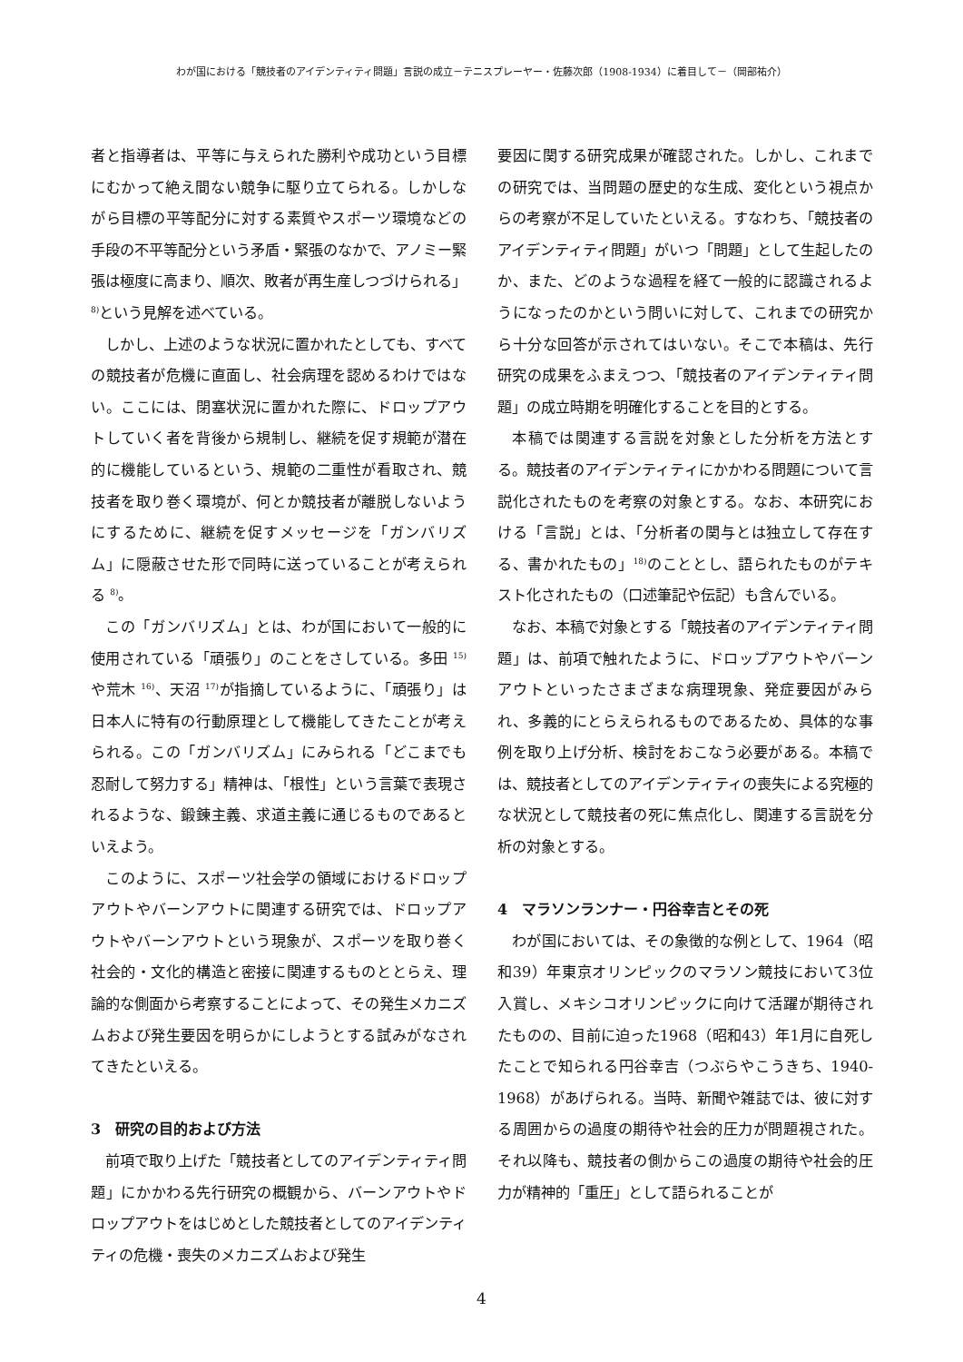わが国における「競技者のアイデンティティ問題」言説の成立－テニスプレーヤー・佐藤次郎（1908-1934）に着目して－（岡部祐介）
者と指導者は、平等に与えられた勝利や成功という目標にむかって絶え間ない競争に駆り立てられる。しかしながら目標の平等配分に対する素質やスポーツ環境などの手段の不平等配分という矛盾・緊張のなかで、アノミー緊張は極度に高まり、順次、敗者が再生産しつづけられる」<sup>8)</sup>という見解を述べている。
しかし、上述のような状況に置かれたとしても、すべての競技者が危機に直面し、社会病理を認めるわけではない。ここには、閉塞状況に置かれた際に、ドロップアウトしていく者を背後から規制し、継続を促す規範が潜在的に機能しているという、規範の二重性が看取され、競技者を取り巻く環境が、何とか競技者が離脱しないようにするために、継続を促すメッセージを「ガンバリズム」に隠蔽させた形で同時に送っていることが考えられる <sup>8)</sup>。
この「ガンバリズム」とは、わが国において一般的に使用されている「頑張り」のことをさしている。多田 <sup>15)</sup>や荒木 <sup>16)</sup>、天沼 <sup>17)</sup>が指摘しているように、「頑張り」は日本人に特有の行動原理として機能してきたことが考えられる。この「ガンバリズム」にみられる「どこまでも忍耐して努力する」精神は、「根性」という言葉で表現されるような、鍛錬主義、求道主義に通じるものであるといえよう。
このように、スポーツ社会学の領域におけるドロップアウトやバーンアウトに関連する研究では、ドロップアウトやバーンアウトという現象が、スポーツを取り巻く社会的・文化的構造と密接に関連するものととらえ、理論的な側面から考察することによって、その発生メカニズムおよび発生要因を明らかにしようとする試みがなされてきたといえる。
3　研究の目的および方法
前項で取り上げた「競技者としてのアイデンティティ問題」にかかわる先行研究の概観から、バーンアウトやドロップアウトをはじめとした競技者としてのアイデンティティの危機・喪失のメカニズムおよび発生
要因に関する研究成果が確認された。しかし、これまでの研究では、当問題の歴史的な生成、変化という視点からの考察が不足していたといえる。すなわち、「競技者のアイデンティティ問題」がいつ「問題」として生起したのか、また、どのような過程を経て一般的に認識されるようになったのかという問いに対して、これまでの研究から十分な回答が示されてはいない。そこで本稿は、先行研究の成果をふまえつつ、「競技者のアイデンティティ問題」の成立時期を明確化することを目的とする。
本稿では関連する言説を対象とした分析を方法とする。競技者のアイデンティティにかかわる問題について言説化されたものを考察の対象とする。なお、本研究における「言説」とは、「分析者の関与とは独立して存在する、書かれたもの」<sup>18)</sup>のこととし、語られたものがテキスト化されたもの（口述筆記や伝記）も含んでいる。
なお、本稿で対象とする「競技者のアイデンティティ問題」は、前項で触れたように、ドロップアウトやバーンアウトといったさまざまな病理現象、発症要因がみられ、多義的にとらえられるものであるため、具体的な事例を取り上げ分析、検討をおこなう必要がある。本稿では、競技者としてのアイデンティティの喪失による究極的な状況として競技者の死に焦点化し、関連する言説を分析の対象とする。
4　マラソンランナー・円谷幸吉とその死
わが国においては、その象徴的な例として、1964（昭和39）年東京オリンピックのマラソン競技において3位入賞し、メキシコオリンピックに向けて活躍が期待されたものの、目前に迫った1968（昭和43）年1月に自死したことで知られる円谷幸吉（つぶらやこうきち、1940-1968）があげられる。当時、新聞や雑誌では、彼に対する周囲からの過度の期待や社会的圧力が問題視された。それ以降も、競技者の側からこの過度の期待や社会的圧力が精神的「重圧」として語られることが
4